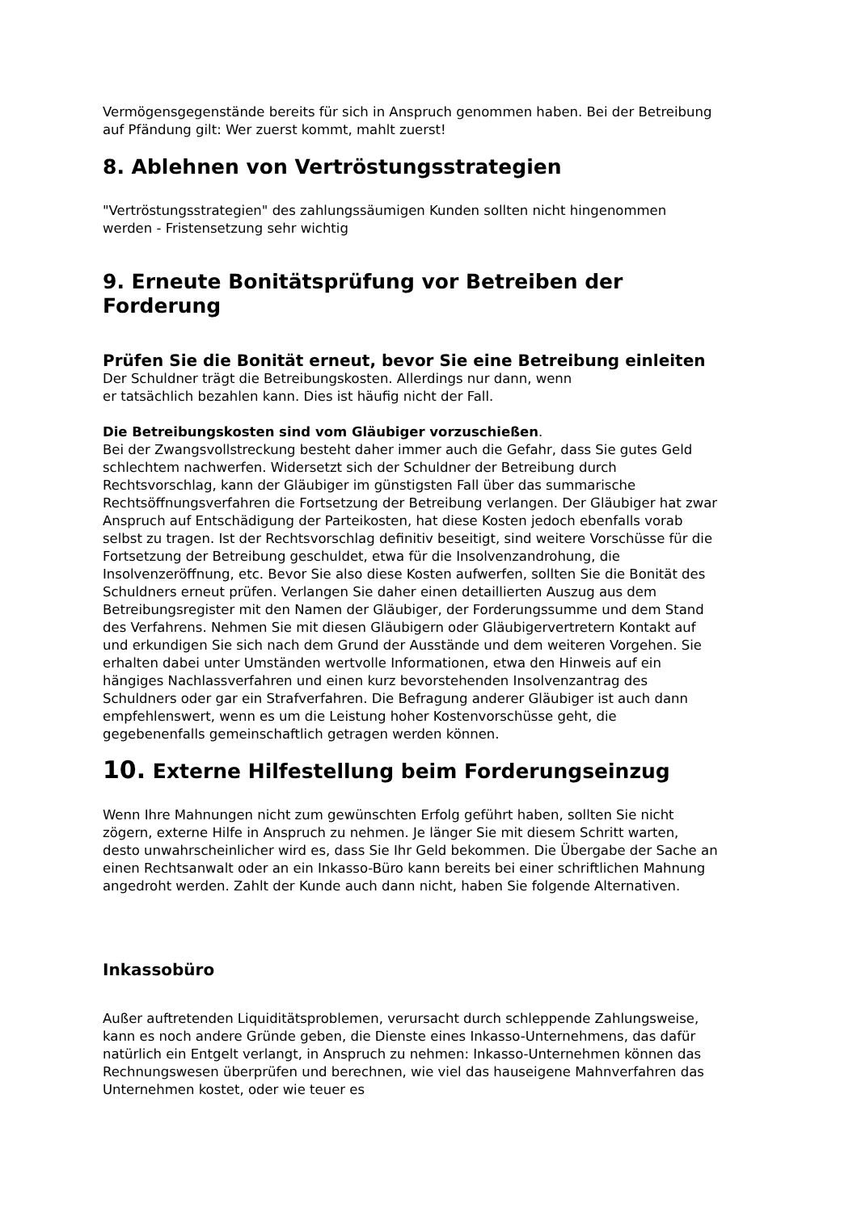Vermögensgegenstände bereits für sich in Anspruch genommen haben. Bei der Betreibung auf Pfändung gilt: Wer zuerst kommt, mahlt zuerst!
8. Ablehnen von Vertröstungsstrategien
"Vertröstungsstrategien" des zahlungssäumigen Kunden sollten nicht hingenommen werden - Fristensetzung sehr wichtig
9. Erneute Bonitätsprüfung vor Betreiben der Forderung
Prüfen Sie die Bonität erneut, bevor Sie eine Betreibung einleiten
Der Schuldner trägt die Betreibungskosten. Allerdings nur dann, wenn
er tatsächlich bezahlen kann. Dies ist häufig nicht der Fall.
Die Betreibungskosten sind vom Gläubiger vorzuschießen.
Bei der Zwangsvollstreckung besteht daher immer auch die Gefahr, dass Sie gutes Geld schlechtem nachwerfen. Widersetzt sich der Schuldner der Betreibung durch Rechtsvorschlag, kann der Gläubiger im günstigsten Fall über das summarische Rechtsöffnungsverfahren die Fortsetzung der Betreibung verlangen. Der Gläubiger hat zwar Anspruch auf Entschädigung der Parteikosten, hat diese Kosten jedoch ebenfalls vorab selbst zu tragen. Ist der Rechtsvorschlag definitiv beseitigt, sind weitere Vorschüsse für die Fortsetzung der Betreibung geschuldet, etwa für die Insolvenzandrohung, die Insolvenzeröffnung, etc. Bevor Sie also diese Kosten aufwerfen, sollten Sie die Bonität des Schuldners erneut prüfen. Verlangen Sie daher einen detaillierten Auszug aus dem Betreibungsregister mit den Namen der Gläubiger, der Forderungssumme und dem Stand des Verfahrens. Nehmen Sie mit diesen Gläubigern oder Gläubigervertretern Kontakt auf und erkundigen Sie sich nach dem Grund der Ausstände und dem weiteren Vorgehen. Sie erhalten dabei unter Umständen wertvolle Informationen, etwa den Hinweis auf ein hängiges Nachlassverfahren und einen kurz bevorstehenden Insolvenzantrag des Schuldners oder gar ein Strafverfahren. Die Befragung anderer Gläubiger ist auch dann empfehlenswert, wenn es um die Leistung hoher Kostenvorschüsse geht, die gegebenenfalls gemeinschaftlich getragen werden können.
10. Externe Hilfestellung beim Forderungseinzug
Wenn Ihre Mahnungen nicht zum gewünschten Erfolg geführt haben, sollten Sie nicht zögern, externe Hilfe in Anspruch zu nehmen. Je länger Sie mit diesem Schritt warten, desto unwahrscheinlicher wird es, dass Sie Ihr Geld bekommen. Die Übergabe der Sache an einen Rechtsanwalt oder an ein Inkasso-Büro kann bereits bei einer schriftlichen Mahnung angedroht werden. Zahlt der Kunde auch dann nicht, haben Sie folgende Alternativen.
Inkassobüro
Außer auftretenden Liquiditätsproblemen, verursacht durch schleppende Zahlungsweise, kann es noch andere Gründe geben, die Dienste eines Inkasso-Unternehmens, das dafür natürlich ein Entgelt verlangt, in Anspruch zu nehmen: Inkasso-Unternehmen können das Rechnungswesen überprüfen und berechnen, wie viel das hauseigene Mahnverfahren das Unternehmen kostet, oder wie teuer es